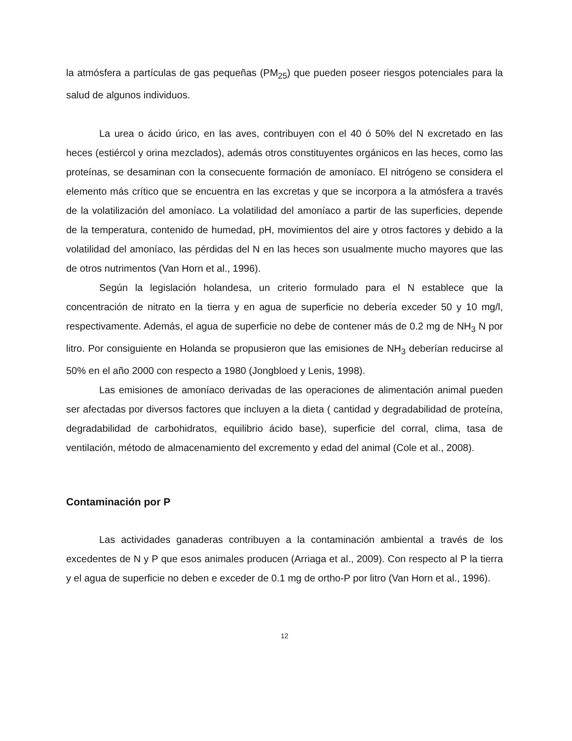la atmósfera a partículas de gas pequeñas (PM<sub>25</sub>) que pueden poseer riesgos potenciales para la salud de algunos individuos.
La urea o ácido úrico, en las aves, contribuyen con el 40 ó 50% del N excretado en las heces (estiércol y orina mezclados), además otros constituyentes orgánicos en las heces, como las proteínas, se desaminan con la consecuente formación de amoníaco. El nitrógeno se considera el elemento más crítico que se encuentra en las excretas y que se incorpora a la atmósfera a través de la volatilización del amoníaco. La volatilidad del amoníaco a partir de las superficies, depende de la temperatura, contenido de humedad, pH, movimientos del aire y otros factores y debido a la volatilidad del amoníaco, las pérdidas del N en las heces son usualmente mucho mayores que las de otros nutrimentos (Van Horn et al., 1996).
Según la legislación holandesa, un criterio formulado para el N establece que la concentración de nitrato en la tierra y en agua de superficie no debería exceder 50 y 10 mg/l, respectivamente. Además, el agua de superficie no debe de contener más de 0.2 mg de NH<sub>3</sub> N por litro. Por consiguiente en Holanda se propusieron que las emisiones de NH<sub>3</sub> deberían reducirse al 50% en el año 2000 con respecto a 1980 (Jongbloed y Lenis, 1998).
Las emisiones de amoníaco derivadas de las operaciones de alimentación animal pueden ser afectadas por diversos factores que incluyen a la dieta ( cantidad y degradabilidad de proteína, degradabilidad de carbohidratos, equilibrio ácido base), superficie del corral, clima, tasa de ventilación, método de almacenamiento del excremento y edad del animal (Cole et al., 2008).
Contaminación por P
Las actividades ganaderas contribuyen a la contaminación ambiental a través de los excedentes de N y P que esos animales producen (Arriaga et al., 2009). Con respecto al P la tierra y el agua de superficie no deben e exceder de 0.1 mg de ortho-P por litro (Van Horn et al., 1996).
12